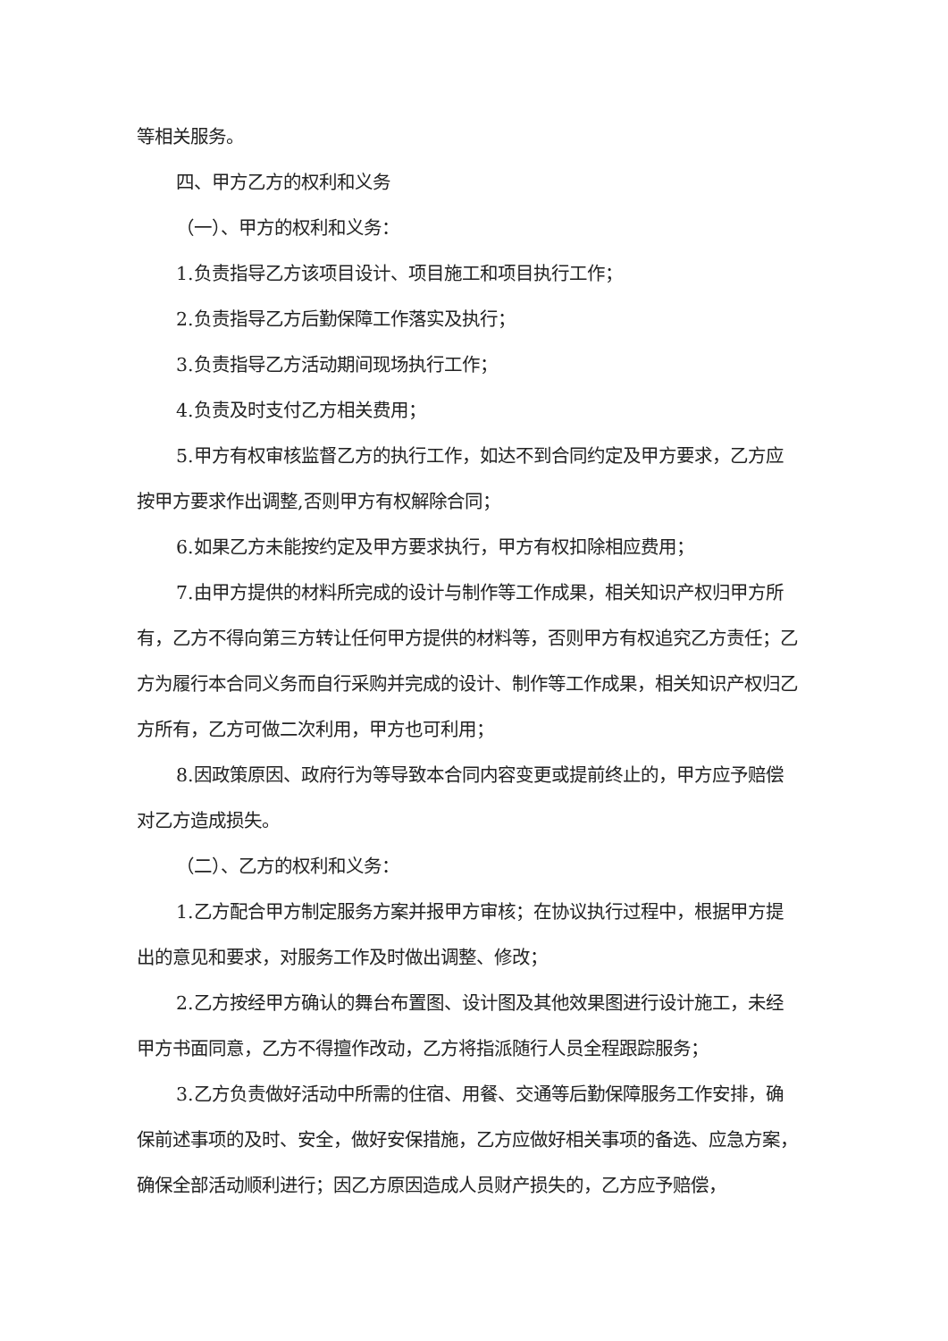等相关服务。
四、甲方乙方的权利和义务
（一）、甲方的权利和义务：
1.负责指导乙方该项目设计、项目施工和项目执行工作；
2.负责指导乙方后勤保障工作落实及执行；
3.负责指导乙方活动期间现场执行工作；
4.负责及时支付乙方相关费用；
5.甲方有权审核监督乙方的执行工作，如达不到合同约定及甲方要求，乙方应按甲方要求作出调整,否则甲方有权解除合同；
6.如果乙方未能按约定及甲方要求执行，甲方有权扣除相应费用；
7.由甲方提供的材料所完成的设计与制作等工作成果，相关知识产权归甲方所有，乙方不得向第三方转让任何甲方提供的材料等，否则甲方有权追究乙方责任；乙方为履行本合同义务而自行采购并完成的设计、制作等工作成果，相关知识产权归乙方所有，乙方可做二次利用，甲方也可利用；
8.因政策原因、政府行为等导致本合同内容变更或提前终止的，甲方应予赔偿对乙方造成损失。
（二）、乙方的权利和义务：
1.乙方配合甲方制定服务方案并报甲方审核；在协议执行过程中，根据甲方提出的意见和要求，对服务工作及时做出调整、修改；
2.乙方按经甲方确认的舞台布置图、设计图及其他效果图进行设计施工，未经甲方书面同意，乙方不得擅作改动，乙方将指派随行人员全程跟踪服务；
3.乙方负责做好活动中所需的住宿、用餐、交通等后勤保障服务工作安排，确保前述事项的及时、安全，做好安保措施，乙方应做好相关事项的备选、应急方案，确保全部活动顺利进行；因乙方原因造成人员财产损失的，乙方应予赔偿，